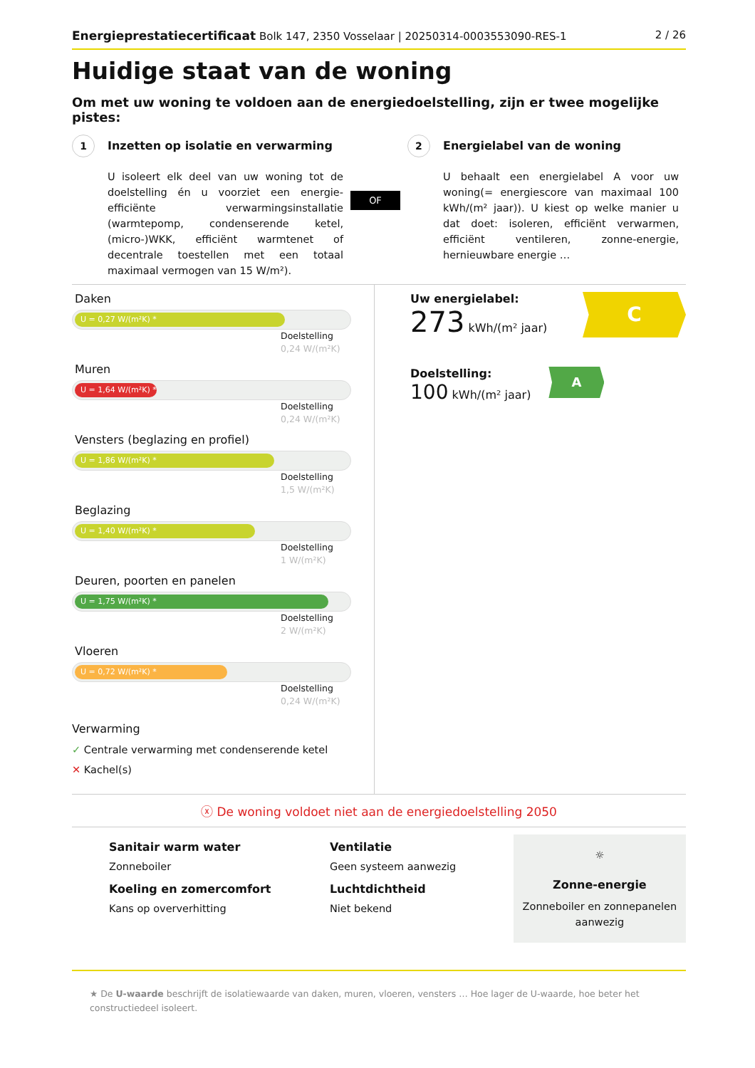Energieprestatiecertificaat Bolk 147, 2350 Vosselaar | 20250314-0003553090-RES-1
2 / 26
Huidige staat van de woning
Om met uw woning te voldoen aan de energiedoelstelling, zijn er twee mogelijke pistes:
1 Inzetten op isolatie en verwarming
U isoleert elk deel van uw woning tot de doelstelling én u voorziet een energie-efficiënte verwarmingsinstallatie (warmtepomp, condenserende ketel, (micro-)WKK, efficiënt warmtenet of decentrale toestellen met een totaal maximaal vermogen van 15 W/m²).
OF
2 Energielabel van de woning
U behaalt een energielabel A voor uw woning(= energiescore van maximaal 100 kWh/(m² jaar)). U kiest op welke manier u dat doet: isoleren, efficiënt verwarmen, efficiënt ventileren, zonne-energie, hernieuwbare energie …
Daken
U = 0,27 W/(m²K) *
Doelstelling
0,24 W/(m²K)
Muren
U = 1,64 W/(m²K) *
Doelstelling
0,24 W/(m²K)
Vensters (beglazing en profiel)
U = 1,86 W/(m²K) *
Doelstelling
1,5 W/(m²K)
Beglazing
U = 1,40 W/(m²K) *
Doelstelling
1 W/(m²K)
Deuren, poorten en panelen
U = 1,75 W/(m²K) *
Doelstelling
2 W/(m²K)
Vloeren
U = 0,72 W/(m²K) *
Doelstelling
0,24 W/(m²K)
Verwarming
✓ Centrale verwarming met condenserende ketel
✕ Kachel(s)
Uw energielabel:
273 kWh/(m² jaar)
C
Doelstelling:
100 kWh/(m² jaar)
A
ⓧ De woning voldoet niet aan de energiedoelstelling 2050
Sanitair warm water
Zonneboiler
Koeling en zomercomfort
Kans op oververhitting
Ventilatie
Geen systeem aanwezig
Luchtdichtheid
Niet bekend
☼
Zonne-energie
Zonneboiler en zonnepanelen aanwezig
★ De U-waarde beschrijft de isolatiewaarde van daken, muren, vloeren, vensters … Hoe lager de U-waarde, hoe beter het constructiedeel isoleert.